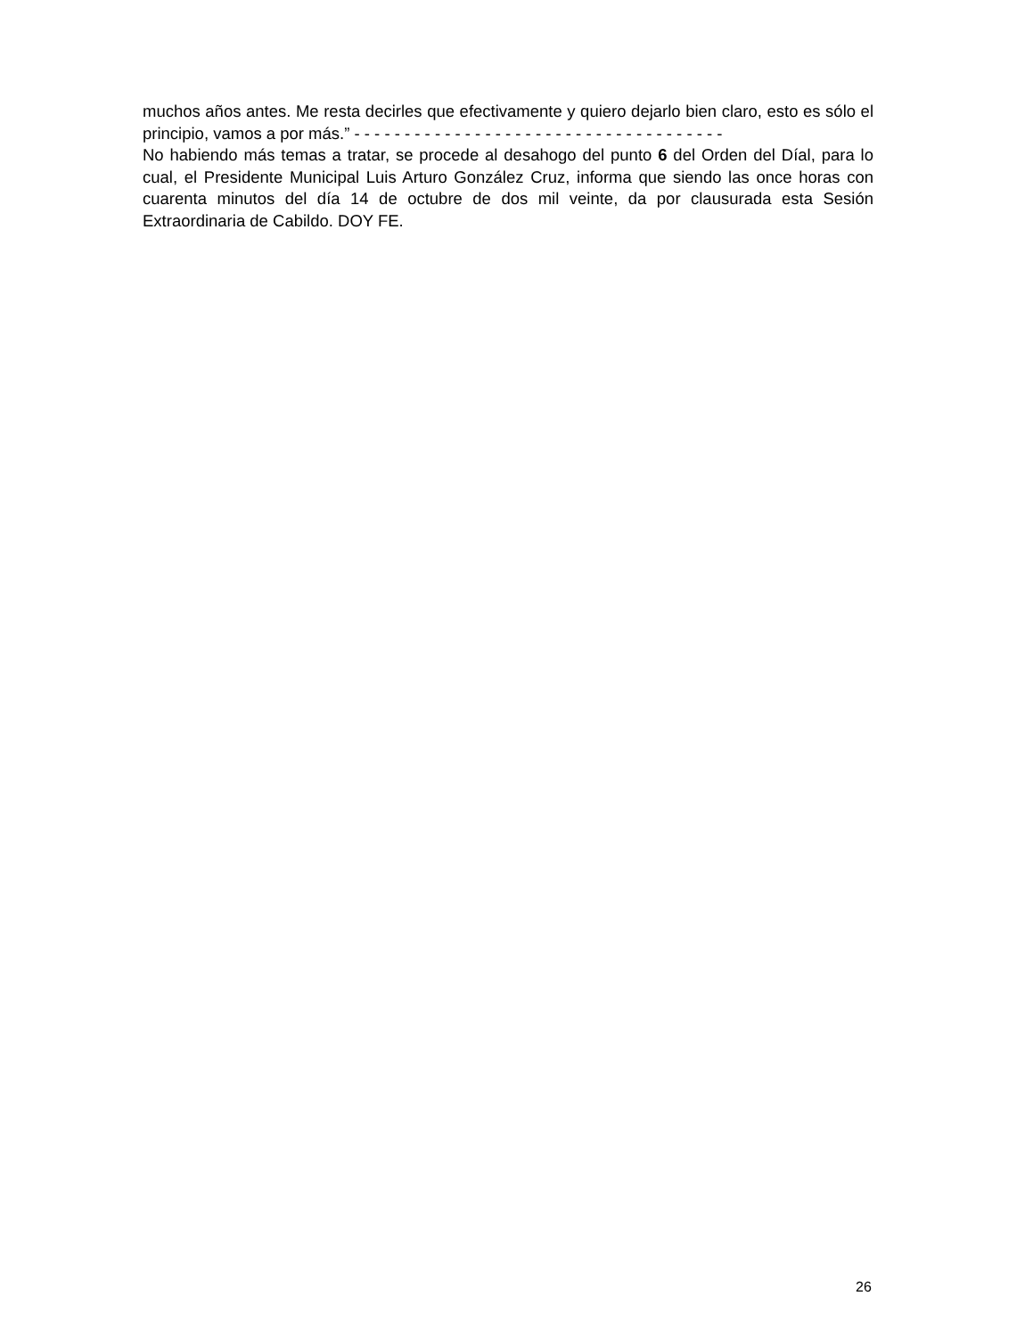muchos años antes. Me resta decirles que efectivamente y quiero dejarlo bien claro, esto es sólo el principio, vamos a por más.” - - - - - - - - - - - - - - - - - - - - - - - - - - - - - - - - - - - - -
No habiendo más temas a tratar, se procede al desahogo del punto 6 del Orden del Díal, para lo cual, el Presidente Municipal Luis Arturo González Cruz, informa que siendo las once horas con cuarenta minutos del día 14 de octubre de dos mil veinte, da por clausurada esta Sesión Extraordinaria de Cabildo. DOY FE.
26